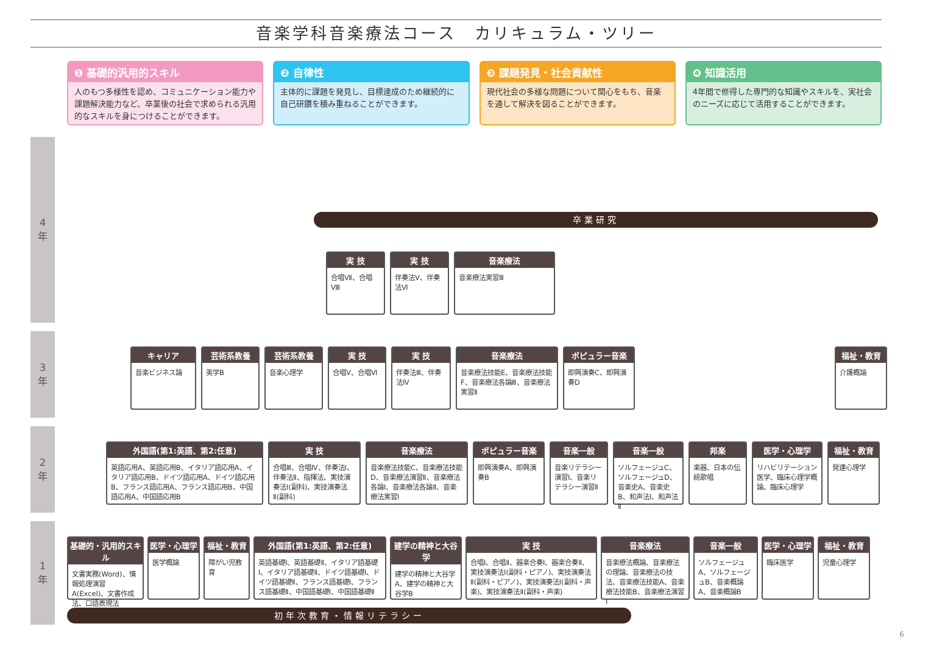音楽学科音楽療法コース　カリキュラム・ツリー
❶ 基礎的汎用的スキル
人のもつ多様性を認め、コミュニケーション能力や課題解決能力など、卒業後の社会で求められる汎用的なスキルを身につけることができます。
❷ 自律性
主体的に課題を発見し、目標達成のため継続的に自己研鑽を積み重ねることができます。
❸ 課題発見・社会貢献性
現代社会の多様な問題について関心をもち、音楽を通して解決を図ることができます。
❹ 知識活用
4年間で修得した専門的な知識やスキルを、実社会のニーズに応じて活用することができます。
4
年
3
年
2
年
1
年
卒業研究
実 技
合唱Ⅶ、合唱Ⅷ
実 技
伴奏法Ⅴ、伴奏法Ⅵ
音楽療法
音楽療法実習Ⅲ
キャリア
音楽ビジネス論
芸術系教養
美学B
芸術系教養
音楽心理学
実 技
合唱Ⅴ、合唱Ⅵ
実 技
伴奏法Ⅲ、伴奏法Ⅳ
音楽療法
音楽療法技能E、音楽療法技能F、音楽療法各論Ⅲ、音楽療法実習Ⅱ
ポピュラー音楽
即興演奏C、即興演奏D
福祉・教育
介護概論
外国語(第1:英語、第2:任意)
英語応用A、英語応用B、イタリア語応用A、イタリア語応用B、ドイツ語応用A、ドイツ語応用B、フランス語応用A、フランス語応用B、中国語応用A、中国語応用B
実 技
合唱Ⅲ、合唱Ⅳ、伴奏法Ⅰ、伴奏法Ⅱ、指揮法、実技演奏法Ⅰ(副科)、実技演奏法Ⅱ(副科)
音楽療法
音楽療法技能C、音楽療法技能D、音楽療法演習Ⅱ、音楽療法各論Ⅰ、音楽療法各論Ⅱ、音楽療法実習Ⅰ
ポピュラー音楽
即興演奏A、即興演奏B
音楽一般
音楽リテラシー演習Ⅰ、音楽リテラシー演習Ⅱ
音楽一般
ソルフェージュC、ソルフェージュD、音楽史A、音楽史B、和声法Ⅰ、和声法Ⅱ
邦楽
楽器、日本の伝統歌唱
医学・心理学
リハビリテーション医学、臨床心理学概論、臨床心理学
福祉・教育
発達心理学
基礎的・汎用的スキル
文書実務(Word)、情報処理演習A(Excel)、文書作成法、口語表現法
医学・心理学
医学概論
福祉・教育
障がい児教育
外国語(第1:英語、第2:任意)
英語基礎Ⅰ、英語基礎Ⅱ、イタリア語基礎Ⅰ、イタリア語基礎Ⅱ、ドイツ語基礎Ⅰ、ドイツ語基礎Ⅱ、フランス語基礎Ⅰ、フランス語基礎Ⅱ、中国語基礎Ⅰ、中国語基礎Ⅱ
建学の精神と大谷学
建学の精神と大谷学A、建学の精神と大谷学B
実 技
合唱Ⅰ、合唱Ⅱ、器楽合奏Ⅰ、器楽合奏Ⅱ、実技演奏法Ⅰ(副科・ピアノ)、実技演奏法Ⅱ(副科・ピアノ)、実技演奏法Ⅰ(副科・声楽)、実技演奏法Ⅱ(副科・声楽)
音楽療法
音楽療法概論、音楽療法の理論、音楽療法の技法、音楽療法技能A、音楽療法技能B、音楽療法演習Ⅰ
音楽一般
ソルフェージュA、ソルフェージュB、音楽概論A、音楽概論B
医学・心理学
臨床医学
福祉・教育
児童心理学
初年次教育・情報リテラシー
6